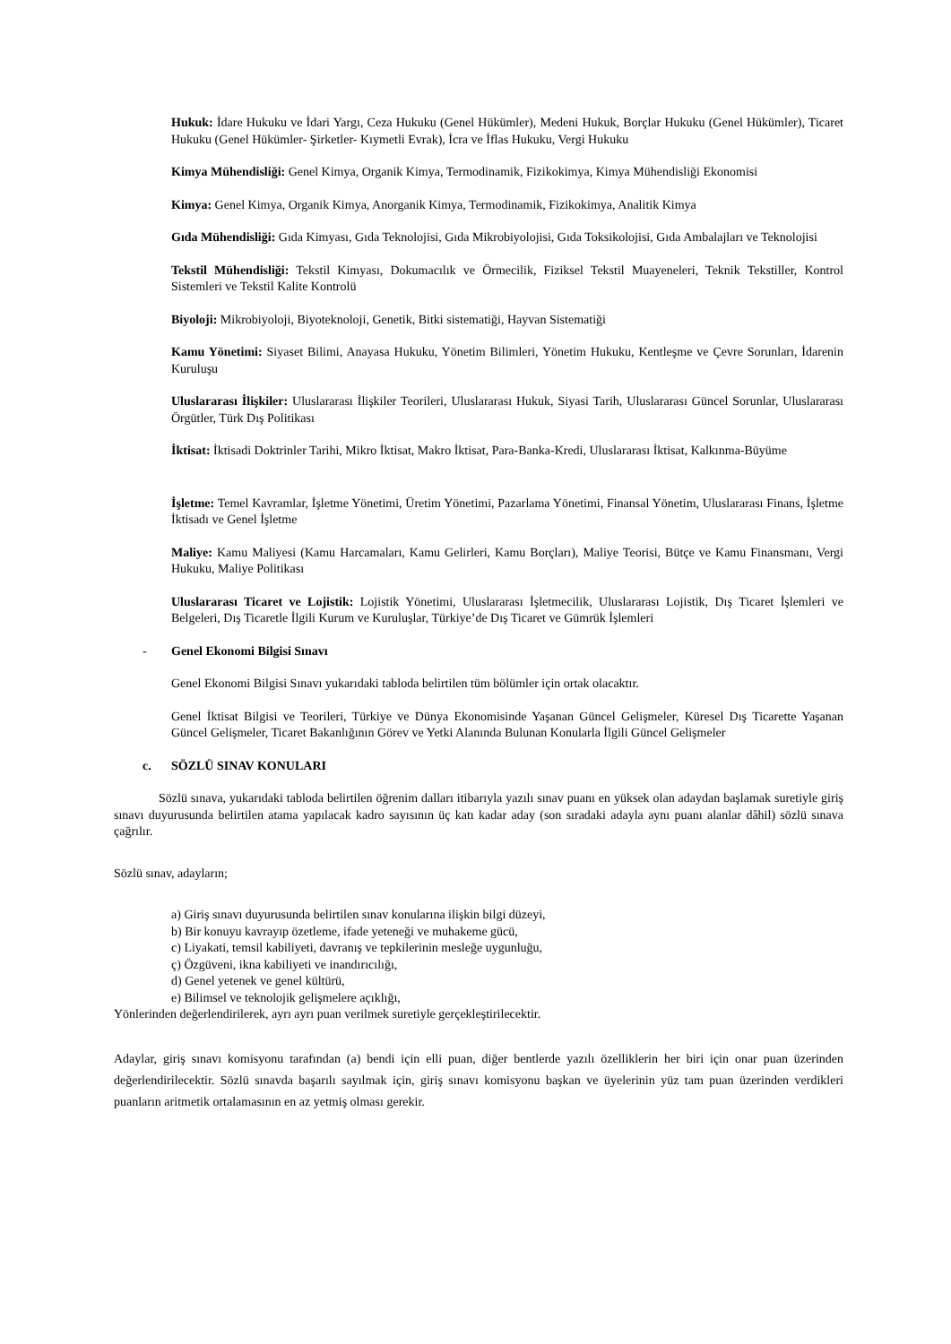Hukuk: İdare Hukuku ve İdari Yargı, Ceza Hukuku (Genel Hükümler), Medeni Hukuk, Borçlar Hukuku (Genel Hükümler), Ticaret Hukuku (Genel Hükümler- Şirketler- Kıymetli Evrak), İcra ve İflas Hukuku, Vergi Hukuku
Kimya Mühendisliği: Genel Kimya, Organik Kimya, Termodinamik, Fizikokimya, Kimya Mühendisliği Ekonomisi
Kimya: Genel Kimya, Organik Kimya, Anorganik Kimya, Termodinamik, Fizikokimya, Analitik Kimya
Gıda Mühendisliği: Gıda Kimyası, Gıda Teknolojisi, Gıda Mikrobiyolojisi, Gıda Toksikolojisi, Gıda Ambalajları ve Teknolojisi
Tekstil Mühendisliği: Tekstil Kimyası, Dokumacılık ve Örmecilik, Fiziksel Tekstil Muayeneleri, Teknik Tekstiller, Kontrol Sistemleri ve Tekstil Kalite Kontrolü
Biyoloji: Mikrobiyoloji, Biyoteknoloji, Genetik, Bitki sistematiği, Hayvan Sistematiği
Kamu Yönetimi: Siyaset Bilimi, Anayasa Hukuku, Yönetim Bilimleri, Yönetim Hukuku, Kentleşme ve Çevre Sorunları, İdarenin Kuruluşu
Uluslararası İlişkiler: Uluslararası İlişkiler Teorileri, Uluslararası Hukuk, Siyasi Tarih, Uluslararası Güncel Sorunlar, Uluslararası Örgütler, Türk Dış Politikası
İktisat: İktisadi Doktrinler Tarihi, Mikro İktisat, Makro İktisat, Para-Banka-Kredi, Uluslararası İktisat, Kalkınma-Büyüme
İşletme: Temel Kavramlar, İşletme Yönetimi, Üretim Yönetimi, Pazarlama Yönetimi, Finansal Yönetim, Uluslararası Finans, İşletme İktisadı ve Genel İşletme
Maliye: Kamu Maliyesi (Kamu Harcamaları, Kamu Gelirleri, Kamu Borçları), Maliye Teorisi, Bütçe ve Kamu Finansmanı, Vergi Hukuku, Maliye Politikası
Uluslararası Ticaret ve Lojistik: Lojistik Yönetimi, Uluslararası İşletmecilik, Uluslararası Lojistik, Dış Ticaret İşlemleri ve Belgeleri, Dış Ticaretle İlgili Kurum ve Kuruluşlar, Türkiye’de Dış Ticaret ve Gümrük İşlemleri
- Genel Ekonomi Bilgisi Sınavı
Genel Ekonomi Bilgisi Sınavı yukarıdaki tabloda belirtilen tüm bölümler için ortak olacaktır.
Genel İktisat Bilgisi ve Teorileri, Türkiye ve Dünya Ekonomisinde Yaşanan Güncel Gelişmeler, Küresel Dış Ticarette Yaşanan Güncel Gelişmeler, Ticaret Bakanlığının Görev ve Yetki Alanında Bulunan Konularla İlgili Güncel Gelişmeler
c. SÖZLÜ SINAV KONULARI
Sözlü sınava, yukarıdaki tabloda belirtilen öğrenim dalları itibarıyla yazılı sınav puanı en yüksek olan adaydan başlamak suretiyle giriş sınavı duyurusunda belirtilen atama yapılacak kadro sayısının üç katı kadar aday (son sıradaki adayla aynı puanı alanlar dâhil) sözlü sınava çağrılır.
Sözlü sınav, adayların;
a) Giriş sınavı duyurusunda belirtilen sınav konularına ilişkin bilgi düzeyi,
b) Bir konuyu kavrayıp özetleme, ifade yeteneği ve muhakeme gücü,
c) Liyakati, temsil kabiliyeti, davranış ve tepkilerinin mesleğe uygunluğu,
ç) Özgüveni, ikna kabiliyeti ve inandırıcılığı,
d) Genel yetenek ve genel kültürü,
e) Bilimsel ve teknolojik gelişmelere açıklığı,
Yönlerinden değerlendirilerek, ayrı ayrı puan verilmek suretiyle gerçekleştirilecektir.
Adaylar, giriş sınavı komisyonu tarafından (a) bendi için elli puan, diğer bentlerde yazılı özelliklerin her biri için onar puan üzerinden değerlendirilecektir. Sözlü sınavda başarılı sayılmak için, giriş sınavı komisyonu başkan ve üyelerinin yüz tam puan üzerinden verdikleri puanların aritmetik ortalamasının en az yetmiş olması gerekir.